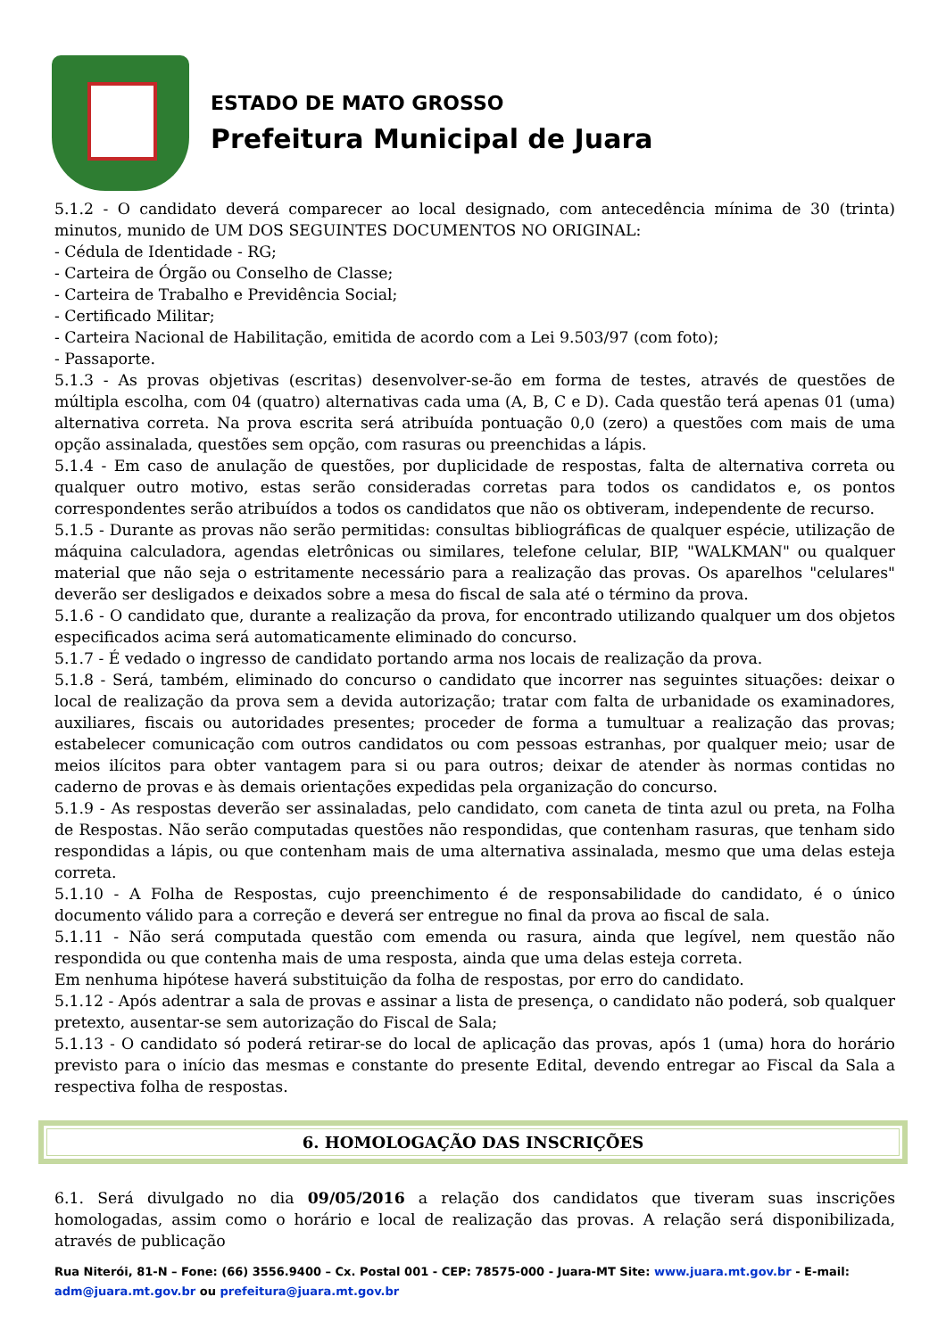ESTADO DE MATO GROSSO
Prefeitura Municipal de Juara
5.1.2 - O candidato deverá comparecer ao local designado, com antecedência mínima de 30 (trinta) minutos, munido de UM DOS SEGUINTES DOCUMENTOS NO ORIGINAL:
- Cédula de Identidade - RG;
- Carteira de Órgão ou Conselho de Classe;
- Carteira de Trabalho e Previdência Social;
- Certificado Militar;
- Carteira Nacional de Habilitação, emitida de acordo com a Lei 9.503/97 (com foto);
- Passaporte.
5.1.3 - As provas objetivas (escritas) desenvolver-se-ão em forma de testes, através de questões de múltipla escolha, com 04 (quatro) alternativas cada uma (A, B, C e D). Cada questão terá apenas 01 (uma) alternativa correta. Na prova escrita será atribuída pontuação 0,0 (zero) a questões com mais de uma opção assinalada, questões sem opção, com rasuras ou preenchidas a lápis.
5.1.4 - Em caso de anulação de questões, por duplicidade de respostas, falta de alternativa correta ou qualquer outro motivo, estas serão consideradas corretas para todos os candidatos e, os pontos correspondentes serão atribuídos a todos os candidatos que não os obtiveram, independente de recurso.
5.1.5 - Durante as provas não serão permitidas: consultas bibliográficas de qualquer espécie, utilização de máquina calculadora, agendas eletrônicas ou similares, telefone celular, BIP, "WALKMAN" ou qualquer material que não seja o estritamente necessário para a realização das provas. Os aparelhos "celulares" deverão ser desligados e deixados sobre a mesa do fiscal de sala até o término da prova.
5.1.6 - O candidato que, durante a realização da prova, for encontrado utilizando qualquer um dos objetos especificados acima será automaticamente eliminado do concurso.
5.1.7 - É vedado o ingresso de candidato portando arma nos locais de realização da prova.
5.1.8 - Será, também, eliminado do concurso o candidato que incorrer nas seguintes situações: deixar o local de realização da prova sem a devida autorização; tratar com falta de urbanidade os examinadores, auxiliares, fiscais ou autoridades presentes; proceder de forma a tumultuar a realização das provas; estabelecer comunicação com outros candidatos ou com pessoas estranhas, por qualquer meio; usar de meios ilícitos para obter vantagem para si ou para outros; deixar de atender às normas contidas no caderno de provas e às demais orientações expedidas pela organização do concurso.
5.1.9 - As respostas deverão ser assinaladas, pelo candidato, com caneta de tinta azul ou preta, na Folha de Respostas. Não serão computadas questões não respondidas, que contenham rasuras, que tenham sido respondidas a lápis, ou que contenham mais de uma alternativa assinalada, mesmo que uma delas esteja correta.
5.1.10 - A Folha de Respostas, cujo preenchimento é de responsabilidade do candidato, é o único documento válido para a correção e deverá ser entregue no final da prova ao fiscal de sala.
5.1.11 - Não será computada questão com emenda ou rasura, ainda que legível, nem questão não respondida ou que contenha mais de uma resposta, ainda que uma delas esteja correta.
Em nenhuma hipótese haverá substituição da folha de respostas, por erro do candidato.
5.1.12 - Após adentrar a sala de provas e assinar a lista de presença, o candidato não poderá, sob qualquer pretexto, ausentar-se sem autorização do Fiscal de Sala;
5.1.13 - O candidato só poderá retirar-se do local de aplicação das provas, após 1 (uma) hora do horário previsto para o início das mesmas e constante do presente Edital, devendo entregar ao Fiscal da Sala a respectiva folha de respostas.
6. HOMOLOGAÇÃO DAS INSCRIÇÕES
6.1. Será divulgado no dia 09/05/2016 a relação dos candidatos que tiveram suas inscrições homologadas, assim como o horário e local de realização das provas. A relação será disponibilizada, através de publicação
Rua Niterói, 81-N – Fone: (66) 3556.9400 – Cx. Postal 001 - CEP: 78575-000 - Juara-MT Site: www.juara.mt.gov.br - E-mail: adm@juara.mt.gov.br ou prefeitura@juara.mt.gov.br